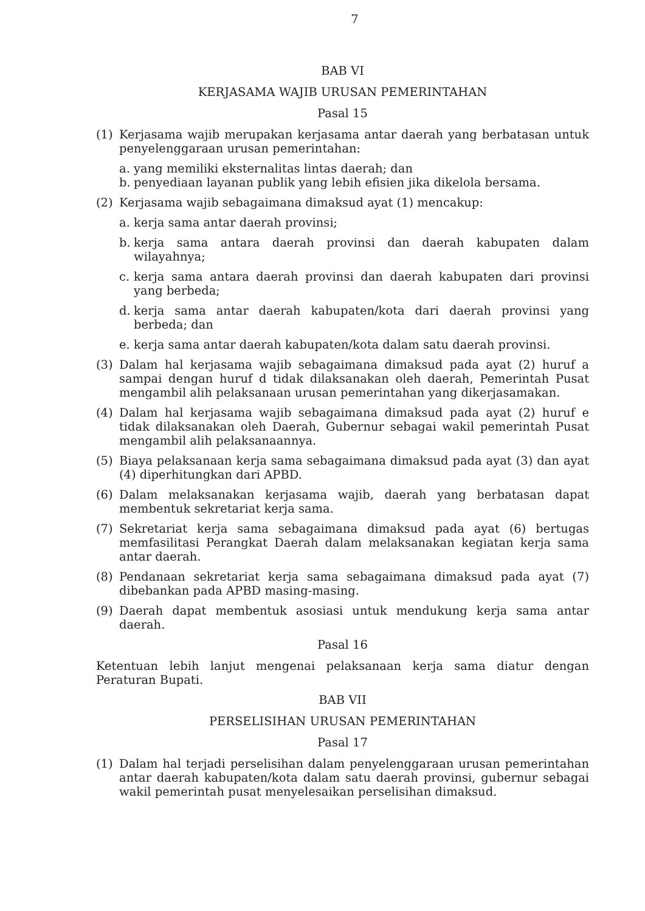7
BAB VI
KERJASAMA WAJIB URUSAN PEMERINTAHAN
Pasal 15
(1) Kerjasama wajib merupakan kerjasama antar daerah yang berbatasan untuk penyelenggaraan urusan pemerintahan:
a. yang memiliki eksternalitas lintas daerah; dan
b. penyediaan layanan publik yang lebih efisien jika dikelola bersama.
(2) Kerjasama wajib sebagaimana dimaksud ayat (1) mencakup:
a. kerja sama antar daerah provinsi;
b. kerja sama antara daerah provinsi dan daerah kabupaten dalam wilayahnya;
c. kerja sama antara daerah provinsi dan daerah kabupaten dari provinsi yang berbeda;
d. kerja sama antar daerah kabupaten/kota dari daerah provinsi yang berbeda; dan
e. kerja sama antar daerah kabupaten/kota dalam satu daerah provinsi.
(3) Dalam hal kerjasama wajib sebagaimana dimaksud pada ayat (2) huruf a sampai dengan huruf d tidak dilaksanakan oleh daerah, Pemerintah Pusat mengambil alih pelaksanaan urusan pemerintahan yang dikerjasamakan.
(4) Dalam hal kerjasama wajib sebagaimana dimaksud pada ayat (2) huruf e tidak dilaksanakan oleh Daerah, Gubernur sebagai wakil pemerintah Pusat mengambil alih pelaksanaannya.
(5) Biaya pelaksanaan kerja sama sebagaimana dimaksud pada ayat (3) dan ayat (4) diperhitungkan dari APBD.
(6) Dalam melaksanakan kerjasama wajib, daerah yang berbatasan dapat membentuk sekretariat kerja sama.
(7) Sekretariat kerja sama sebagaimana dimaksud pada ayat (6) bertugas memfasilitasi Perangkat Daerah dalam melaksanakan kegiatan kerja sama antar daerah.
(8) Pendanaan sekretariat kerja sama sebagaimana dimaksud pada ayat (7) dibebankan pada APBD masing-masing.
(9) Daerah dapat membentuk asosiasi untuk mendukung kerja sama antar daerah.
Pasal 16
Ketentuan lebih lanjut mengenai pelaksanaan kerja sama diatur dengan Peraturan Bupati.
BAB VII
PERSELISIHAN URUSAN PEMERINTAHAN
Pasal 17
(1) Dalam hal terjadi perselisihan dalam penyelenggaraan urusan pemerintahan antar daerah kabupaten/kota dalam satu daerah provinsi, gubernur sebagai wakil pemerintah pusat menyelesaikan perselisihan dimaksud.